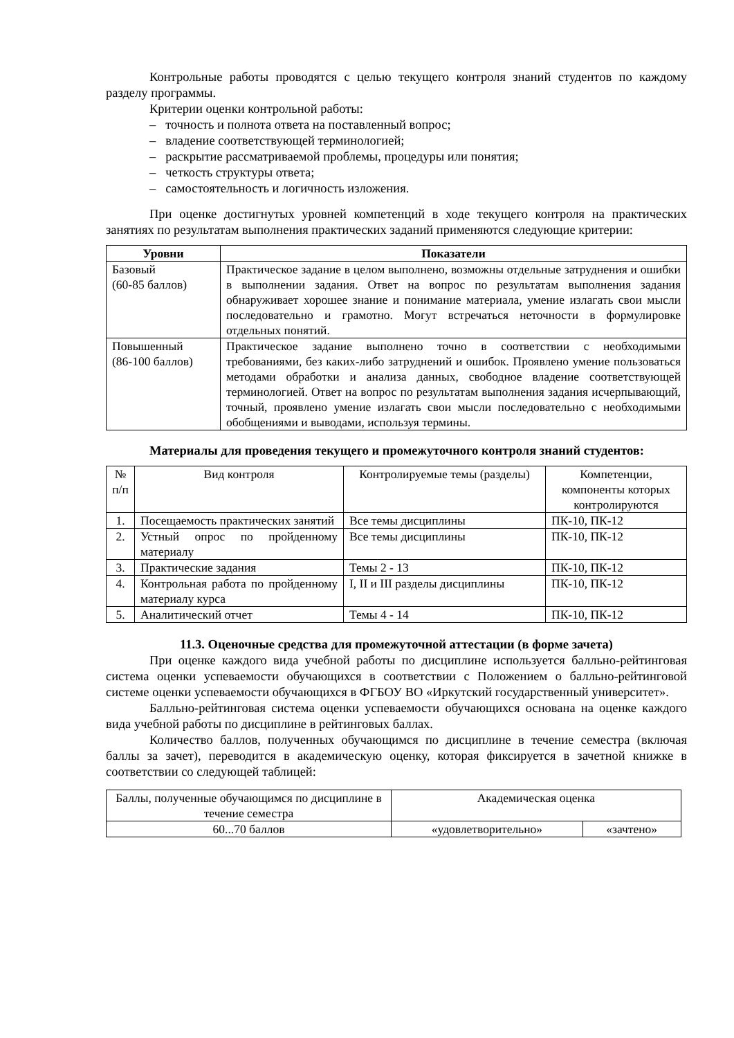Контрольные работы проводятся с целью текущего контроля знаний студентов по каждому разделу программы.
Критерии оценки контрольной работы:
– точность и полнота ответа на поставленный вопрос;
– владение соответствующей терминологией;
– раскрытие рассматриваемой проблемы, процедуры или понятия;
– четкость структуры ответа;
– самостоятельность и логичность изложения.
При оценке достигнутых уровней компетенций в ходе текущего контроля на практических занятиях по результатам выполнения практических заданий применяются следующие критерии:
| Уровни | Показатели |
| --- | --- |
| Базовый (60-85 баллов) | Практическое задание в целом выполнено, возможны отдельные затруднения и ошибки в выполнении задания. Ответ на вопрос по результатам выполнения задания обнаруживает хорошее знание и понимание материала, умение излагать свои мысли последовательно и грамотно. Могут встречаться неточности в формулировке отдельных понятий. |
| Повышенный (86-100 баллов) | Практическое задание выполнено точно в соответствии с необходимыми требованиями, без каких-либо затруднений и ошибок. Проявлено умение пользоваться методами обработки и анализа данных, свободное владение соответствующей терминологией. Ответ на вопрос по результатам выполнения задания исчерпывающий, точный, проявлено умение излагать свои мысли последовательно с необходимыми обобщениями и выводами, используя термины. |
Материалы для проведения текущего и промежуточного контроля знаний студентов:
| № п/п | Вид контроля | Контролируемые темы (разделы) | Компетенции, компоненты которых контролируются |
| 1. | Посещаемость практических занятий | Все темы дисциплины | ПК-10, ПК-12 |
| 2. | Устный опрос по пройденному материалу | Все темы дисциплины | ПК-10, ПК-12 |
| 3. | Практические задания | Темы 2 - 13 | ПК-10, ПК-12 |
| 4. | Контрольная работа по пройденному материалу курса | I, II и III разделы дисциплины | ПК-10, ПК-12 |
| 5. | Аналитический отчет | Темы 4 - 14 | ПК-10, ПК-12 |
11.3. Оценочные средства для промежуточной аттестации (в форме зачета)
При оценке каждого вида учебной работы по дисциплине используется балльно-рейтинговая система оценки успеваемости обучающихся в соответствии с Положением о балльно-рейтинговой системе оценки успеваемости обучающихся в ФГБОУ ВО «Иркутский государственный университет».
Балльно-рейтинговая система оценки успеваемости обучающихся основана на оценке каждого вида учебной работы по дисциплине в рейтинговых баллах.
Количество баллов, полученных обучающимся по дисциплине в течение семестра (включая баллы за зачет), переводится в академическую оценку, которая фиксируется в зачетной книжке в соответствии со следующей таблицей:
| Баллы, полученные обучающимся по дисциплине в течение семестра | Академическая оценка | |
| 60...70 баллов | «удовлетворительно» | «зачтено» |